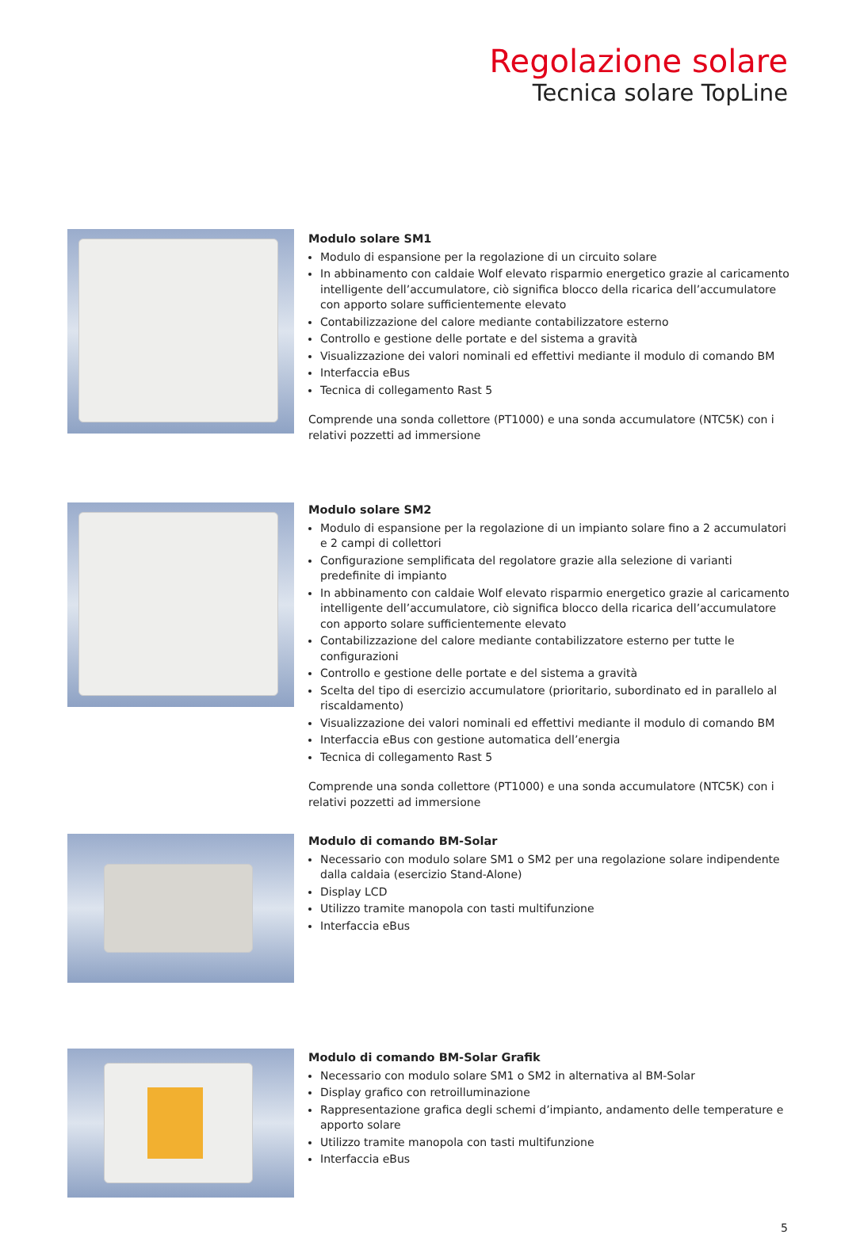Regolazione solare
Tecnica solare TopLine
Modulo solare SM1
Modulo di espansione per la regolazione di un circuito solare
In abbinamento con caldaie Wolf elevato risparmio energetico grazie al caricamento intelligente dell’accumulatore, ciò significa blocco della ricarica dell’accumulatore con apporto solare sufficientemente elevato
Contabilizzazione del calore mediante contabilizzatore esterno
Controllo e gestione delle portate e del sistema a gravità
Visualizzazione dei valori nominali ed effettivi mediante il modulo di comando BM
Interfaccia eBus
Tecnica di collegamento Rast 5
Comprende una sonda collettore (PT1000) e una sonda accumulatore (NTC5K) con i relativi pozzetti ad immersione
Modulo solare SM2
Modulo di espansione per la regolazione di un impianto solare fino a 2 accumulatori e 2 campi di collettori
Configurazione semplificata del regolatore grazie alla selezione di varianti predefinite di impianto
In abbinamento con caldaie Wolf elevato risparmio energetico grazie al caricamento intelligente dell’accumulatore, ciò significa blocco della ricarica dell’accumulatore con apporto solare sufficientemente elevato
Contabilizzazione del calore mediante contabilizzatore esterno per tutte le configurazioni
Controllo e gestione delle portate e del sistema a gravità
Scelta del tipo di esercizio accumulatore (prioritario, subordinato ed in parallelo al riscaldamento)
Visualizzazione dei valori nominali ed effettivi mediante il modulo di comando BM
Interfaccia eBus con gestione automatica dell’energia
Tecnica di collegamento Rast 5
Comprende una sonda collettore (PT1000) e una sonda accumulatore (NTC5K) con i relativi pozzetti ad immersione
Modulo di comando BM-Solar
Necessario con modulo solare SM1 o SM2 per una regolazione solare indipendente dalla caldaia (esercizio Stand-Alone)
Display LCD
Utilizzo tramite manopola con tasti multifunzione
Interfaccia eBus
Modulo di comando BM-Solar Grafik
Necessario con modulo solare SM1 o SM2 in alternativa al BM-Solar
Display grafico con retroilluminazione
Rappresentazione grafica degli schemi d’impianto, andamento delle temperature e apporto solare
Utilizzo tramite manopola con tasti multifunzione
Interfaccia eBus
5